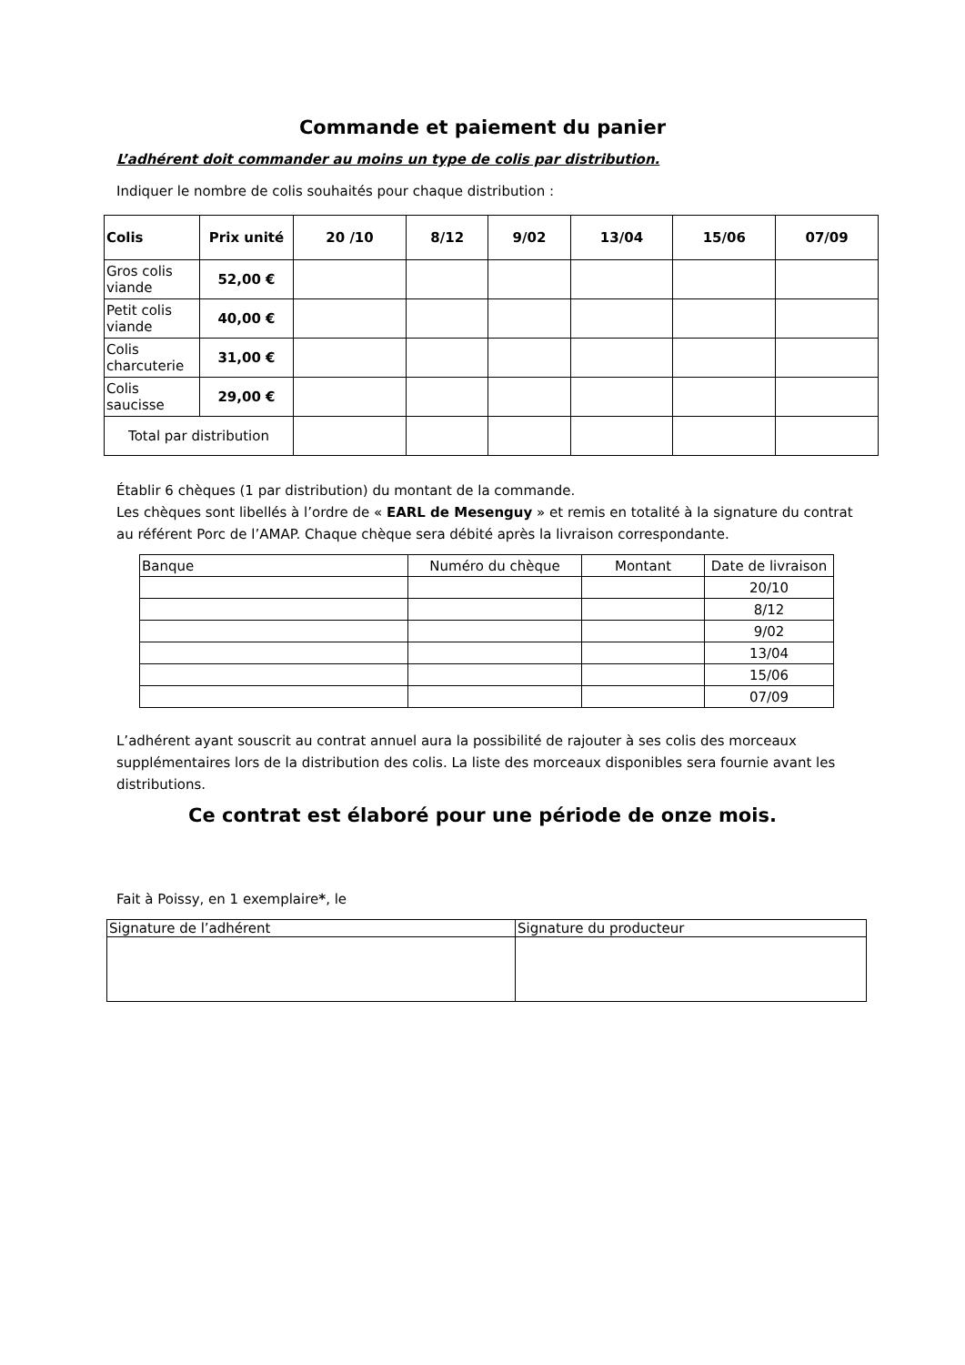Commande et paiement du panier
L’adhérent doit commander au moins un type de colis par distribution.
Indiquer le nombre de colis souhaités pour chaque distribution :
| Colis | Prix unité | 20 /10 | 8/12 | 9/02 | 13/04 | 15/06 | 07/09 |
| --- | --- | --- | --- | --- | --- | --- | --- |
| Gros colis viande | 52,00 € | | | | | | |
| Petit colis viande | 40,00 € | | | | | | |
| Colis charcuterie | 31,00 € | | | | | | |
| Colis saucisse | 29,00 € | | | | | | |
| Total par distribution | | | | | | | |
Établir 6 chèques (1 par distribution) du montant de la commande.
Les chèques sont libellés à l’ordre de « EARL de Mesenguy » et remis en totalité à la signature du contrat au référent Porc de l’AMAP. Chaque chèque sera débité après la livraison correspondante.
| Banque | Numéro du chèque | Montant | Date de livraison |
| | | | 20/10 |
| | | | 8/12 |
| | | | 9/02 |
| | | | 13/04 |
| | | | 15/06 |
| | | | 07/09 |
L’adhérent ayant souscrit au contrat annuel aura la possibilité de rajouter à ses colis des morceaux supplémentaires lors de la distribution des colis. La liste des morceaux disponibles sera fournie avant les distributions.
Ce contrat est élaboré pour une période de onze mois.
Fait à Poissy, en 1 exemplaire*, le
| Signature de l’adhérent | Signature du producteur |